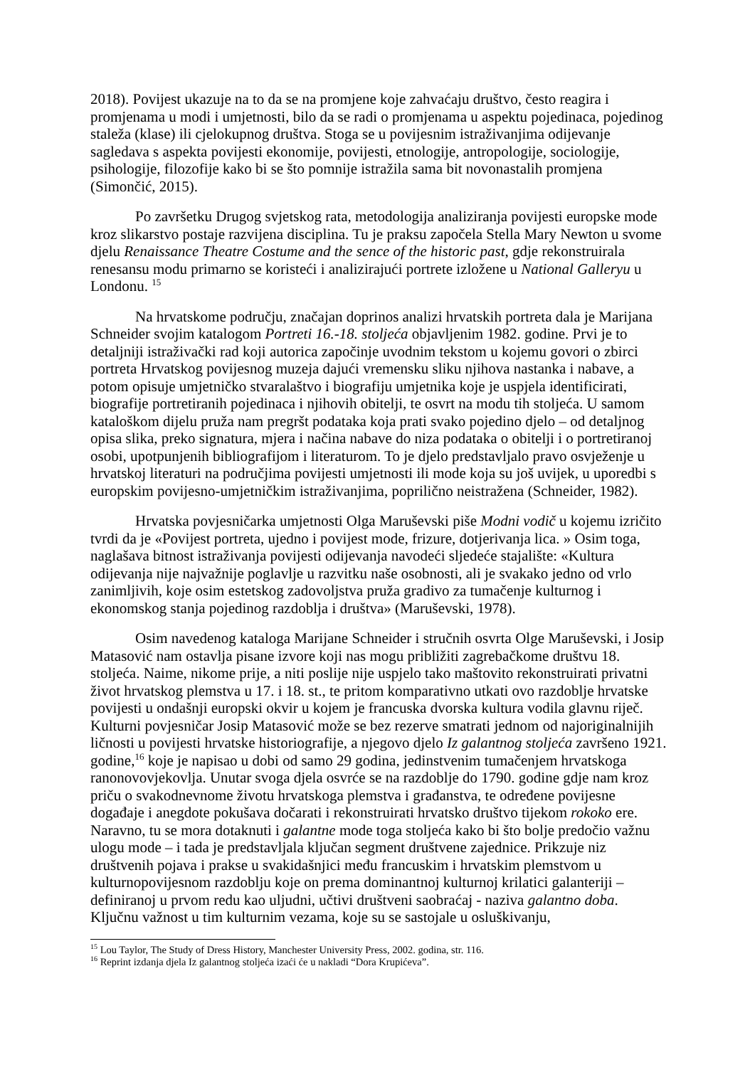2018). Povijest ukazuje na to da se na promjene koje zahvaćaju društvo, često reagira i promjenama u modi i umjetnosti, bilo da se radi o promjenama u aspektu pojedinaca, pojedinog staleža (klase) ili cjelokupnog društva. Stoga se u povijesnim istraživanjima odijevanje sagledava s aspekta povijesti ekonomije, povijesti, etnologije, antropologije, sociologije, psihologije, filozofije kako bi se što pomnije istražila sama bit novonastalih promjena (Simončić, 2015).
Po završetku Drugog svjetskog rata, metodologija analiziranja povijesti europske mode kroz slikarstvo postaje razvijena disciplina. Tu je praksu započela Stella Mary Newton u svome djelu Renaissance Theatre Costume and the sence of the historic past, gdje rekonstruirala renesansu modu primarno se koristeći i analizirajući portrete izložene u National Galleryu u Londonu. <sup>15</sup>
Na hrvatskome području, značajan doprinos analizi hrvatskih portreta dala je Marijana Schneider svojim katalogom Portreti 16.-18. stoljeća objavljenim 1982. godine. Prvi je to detaljniji istraživački rad koji autorica započinje uvodnim tekstom u kojemu govori o zbirci portreta Hrvatskog povijesnog muzeja dajući vremensku sliku njihova nastanka i nabave, a potom opisuje umjetničko stvaralaštvo i biografiju umjetnika koje je uspjela identificirati, biografije portretiranih pojedinaca i njihovih obitelji, te osvrt na modu tih stoljeća. U samom kataloškom dijelu pruža nam pregršt podataka koja prati svako pojedino djelo – od detaljnog opisa slika, preko signatura, mjera i načina nabave do niza podataka o obitelji i o portretiranoj osobi, upotpunjenih bibliografijom i literaturom. To je djelo predstavljalo pravo osvježenje u hrvatskoj literaturi na područjima povijesti umjetnosti ili mode koja su još uvijek, u uporedbi s europskim povijesno-umjetničkim istraživanjima, poprilično neistražena (Schneider, 1982).
Hrvatska povjesničarka umjetnosti Olga Maruševski piše Modni vodič u kojemu izričito tvrdi da je «Povijest portreta, ujedno i povijest mode, frizure, dotjerivanja lica. » Osim toga, naglašava bitnost istraživanja povijesti odijevanja navodeći sljedeće stajalište: «Kultura odijevanja nije najvažnije poglavlje u razvitku naše osobnosti, ali je svakako jedno od vrlo zanimljivih, koje osim estetskog zadovoljstva pruža gradivo za tumačenje kulturnog i ekonomskog stanja pojedinog razdoblja i društva» (Maruševski, 1978).
Osim navedenog kataloga Marijane Schneider i stručnih osvrta Olge Maruševski, i Josip Matasović nam ostavlja pisane izvore koji nas mogu približiti zagrebačkome društvu 18. stoljeća. Naime, nikome prije, a niti poslije nije uspjelo tako maštovito rekonstruirati privatni život hrvatskog plemstva u 17. i 18. st., te pritom komparativno utkati ovo razdoblje hrvatske povijesti u ondašnji europski okvir u kojem je francuska dvorska kultura vodila glavnu riječ. Kulturni povjesničar Josip Matasović može se bez rezerve smatrati jednom od najoriginalnijih ličnosti u povijesti hrvatske historiografije, a njegovo djelo Iz galantnog stoljeća završeno 1921. godine,<sup>16</sup> koje je napisao u dobi od samo 29 godina, jedinstvenim tumačenjem hrvatskoga ranonovovjekovlja. Unutar svoga djela osvrće se na razdoblje do 1790. godine gdje nam kroz priču o svakodnevnome životu hrvatskoga plemstva i građanstva, te određene povijesne događaje i anegdote pokušava dočarati i rekonstruirati hrvatsko društvo tijekom rokoko ere. Naravno, tu se mora dotaknuti i galantne mode toga stoljeća kako bi što bolje predočio važnu ulogu mode – i tada je predstavljala ključan segment društvene zajednice. Prikzuje niz društvenih pojava i prakse u svakidašnjici među francuskim i hrvatskim plemstvom u kulturnopovijesnom razdoblju koje on prema dominantnoj kulturnoj krilatici galanteriji – definiranoj u prvom redu kao uljudni, učtivi društveni saobraćaj - naziva galantno doba. Ključnu važnost u tim kulturnim vezama, koje su se sastojale u osluškivanju,
<sup>15</sup> Lou Taylor, The Study of Dress History, Manchester University Press, 2002. godina, str. 116.
<sup>16</sup> Reprint izdanja djela Iz galantnog stoljeća izaći će u nakladi “Dora Krupićeva”.